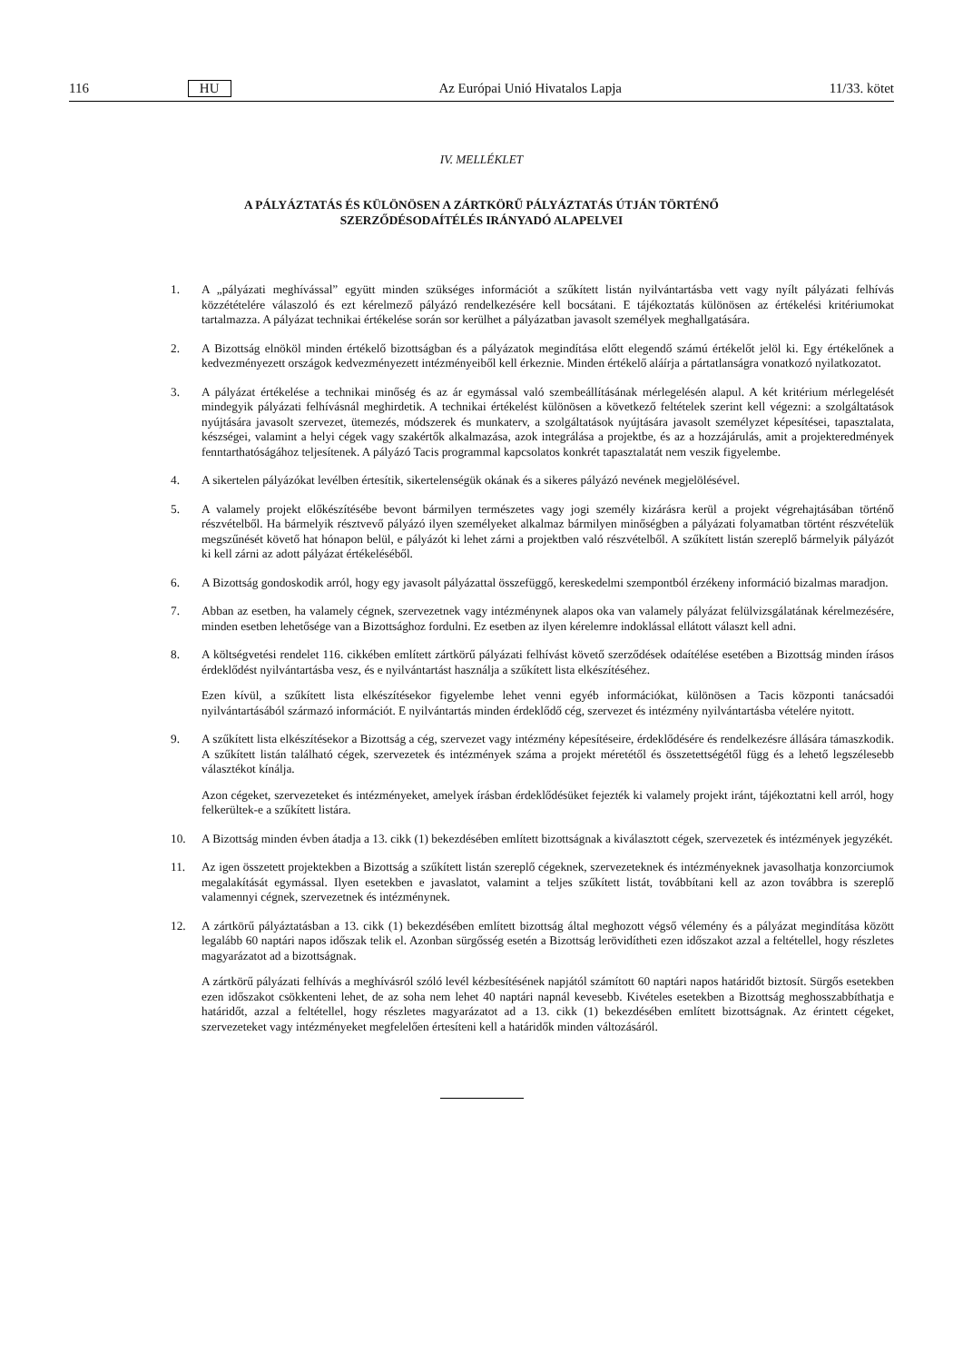116 HU Az Európai Unió Hivatalos Lapja 11/33. kötet
IV. MELLÉKLET
A PÁLYÁZTATÁS ÉS KÜLÖNÖSEN A ZÁRTKÖRŰ PÁLYÁZTATÁS ÚTJÁN TÖRTÉNŐ
SZERZŐDÉSODAÍTÉLÉS IRÁNYADÓ ALAPELVEI
1. A „pályázati meghívással” együtt minden szükséges információt a szűkített listán nyilvántartásba vett vagy nyílt pályázati felhívás közzétételére válaszoló és ezt kérelmező pályázó rendelkezésére kell bocsátani. E tájékoztatás különösen az értékelési kritériumokat tartalmazza. A pályázat technikai értékelése során sor kerülhet a pályázatban javasolt személyek meghallgatására.
2. A Bizottság elnököl minden értékelő bizottságban és a pályázatok megindítása előtt elegendő számú értékelőt jelöl ki. Egy értékelőnek a kedvezményezett országok kedvezményezett intézményeiből kell érkeznie. Minden értékelő aláírja a pártatlanságra vonatkozó nyilatkozatot.
3. A pályázat értékelése a technikai minőség és az ár egymással való szembeállításának mérlegelésén alapul. A két kritérium mérlegelését mindegyik pályázati felhívásnál meghirdetik. A technikai értékelést különösen a következő feltételek szerint kell végezni: a szolgáltatások nyújtására javasolt szervezet, ütemezés, módszerek és munkaterv, a szolgáltatások nyújtására javasolt személyzet képesítései, tapasztalata, készségei, valamint a helyi cégek vagy szakértők alkalmazása, azok integrálása a projektbe, és az a hozzájárulás, amit a projekteredmények fenntarthatóságához teljesítenek. A pályázó Tacis programmal kapcsolatos konkrét tapasztalatát nem veszik figyelembe.
4. A sikertelen pályázókat levélben értesítik, sikertelenségük okának és a sikeres pályázó nevének megjelölésével.
5. A valamely projekt előkészítésébe bevont bármilyen természetes vagy jogi személy kizárásra kerül a projekt végrehajtásában történő részvételből. Ha bármelyik résztvevő pályázó ilyen személyeket alkalmaz bármilyen minőségben a pályázati folyamatban történt részvételük megszűnését követő hat hónapon belül, e pályázót ki lehet zárni a projektben való részvételből. A szűkített listán szereplő bármelyik pályázót ki kell zárni az adott pályázat értékeléséből.
6. A Bizottság gondoskodik arról, hogy egy javasolt pályázattal összefüggő, kereskedelmi szempontból érzékeny információ bizalmas maradjon.
7. Abban az esetben, ha valamely cégnek, szervezetnek vagy intézménynek alapos oka van valamely pályázat felülvizsgálatának kérelmezésére, minden esetben lehetősége van a Bizottsághoz fordulni. Ez esetben az ilyen kérelemre indoklással ellátott választ kell adni.
8. A költségvetési rendelet 116. cikkében említett zártkörű pályázati felhívást követő szerződések odaítélése esetében a Bizottság minden írásos érdeklődést nyilvántartásba vesz, és e nyilvántartást használja a szűkített lista elkészítéséhez.
Ezen kívül, a szűkített lista elkészítésekor figyelembe lehet venni egyéb információkat, különösen a Tacis központi tanácsadói nyilvántartásából származó információt. E nyilvántartás minden érdeklődő cég, szervezet és intézmény nyilvántartásba vételére nyitott.
9. A szűkített lista elkészítésekor a Bizottság a cég, szervezet vagy intézmény képesítéseire, érdeklődésére és rendelkezésre állására támaszkodik. A szűkített listán található cégek, szervezetek és intézmények száma a projekt méretétől és összetettségétől függ és a lehető legszélesebb választékot kínálja.
Azon cégeket, szervezeteket és intézményeket, amelyek írásban érdeklődésüket fejezték ki valamely projekt iránt, tájékoztatni kell arról, hogy felkerültek-e a szűkített listára.
10. A Bizottság minden évben átadja a 13. cikk (1) bekezdésében említett bizottságnak a kiválasztott cégek, szervezetek és intézmények jegyzékét.
11. Az igen összetett projektekben a Bizottság a szűkített listán szereplő cégeknek, szervezeteknek és intézményeknek javasolhatja konzorciumok megalakítását egymással. Ilyen esetekben e javaslatot, valamint a teljes szűkített listát, továbbítani kell az azon továbbra is szereplő valamennyi cégnek, szervezetnek és intézménynek.
12. A zártkörű pályáztatásban a 13. cikk (1) bekezdésében említett bizottság által meghozott végső vélemény és a pályázat megindítása között legalább 60 naptári napos időszak telik el. Azonban sürgősség esetén a Bizottság lerövidítheti ezen időszakot azzal a feltétellel, hogy részletes magyarázatot ad a bizottságnak.
A zártkörű pályázati felhívás a meghívásról szóló levél kézbesítésének napjától számított 60 naptári napos határidőt biztosít. Sürgős esetekben ezen időszakot csökkenteni lehet, de az soha nem lehet 40 naptári napnál kevesebb. Kivételes esetekben a Bizottság meghosszabbíthatja e határidőt, azzal a feltétellel, hogy részletes magyarázatot ad a 13. cikk (1) bekezdésében említett bizottságnak. Az érintett cégeket, szervezeteket vagy intézményeket megfelelően értesíteni kell a határidők minden változásáról.